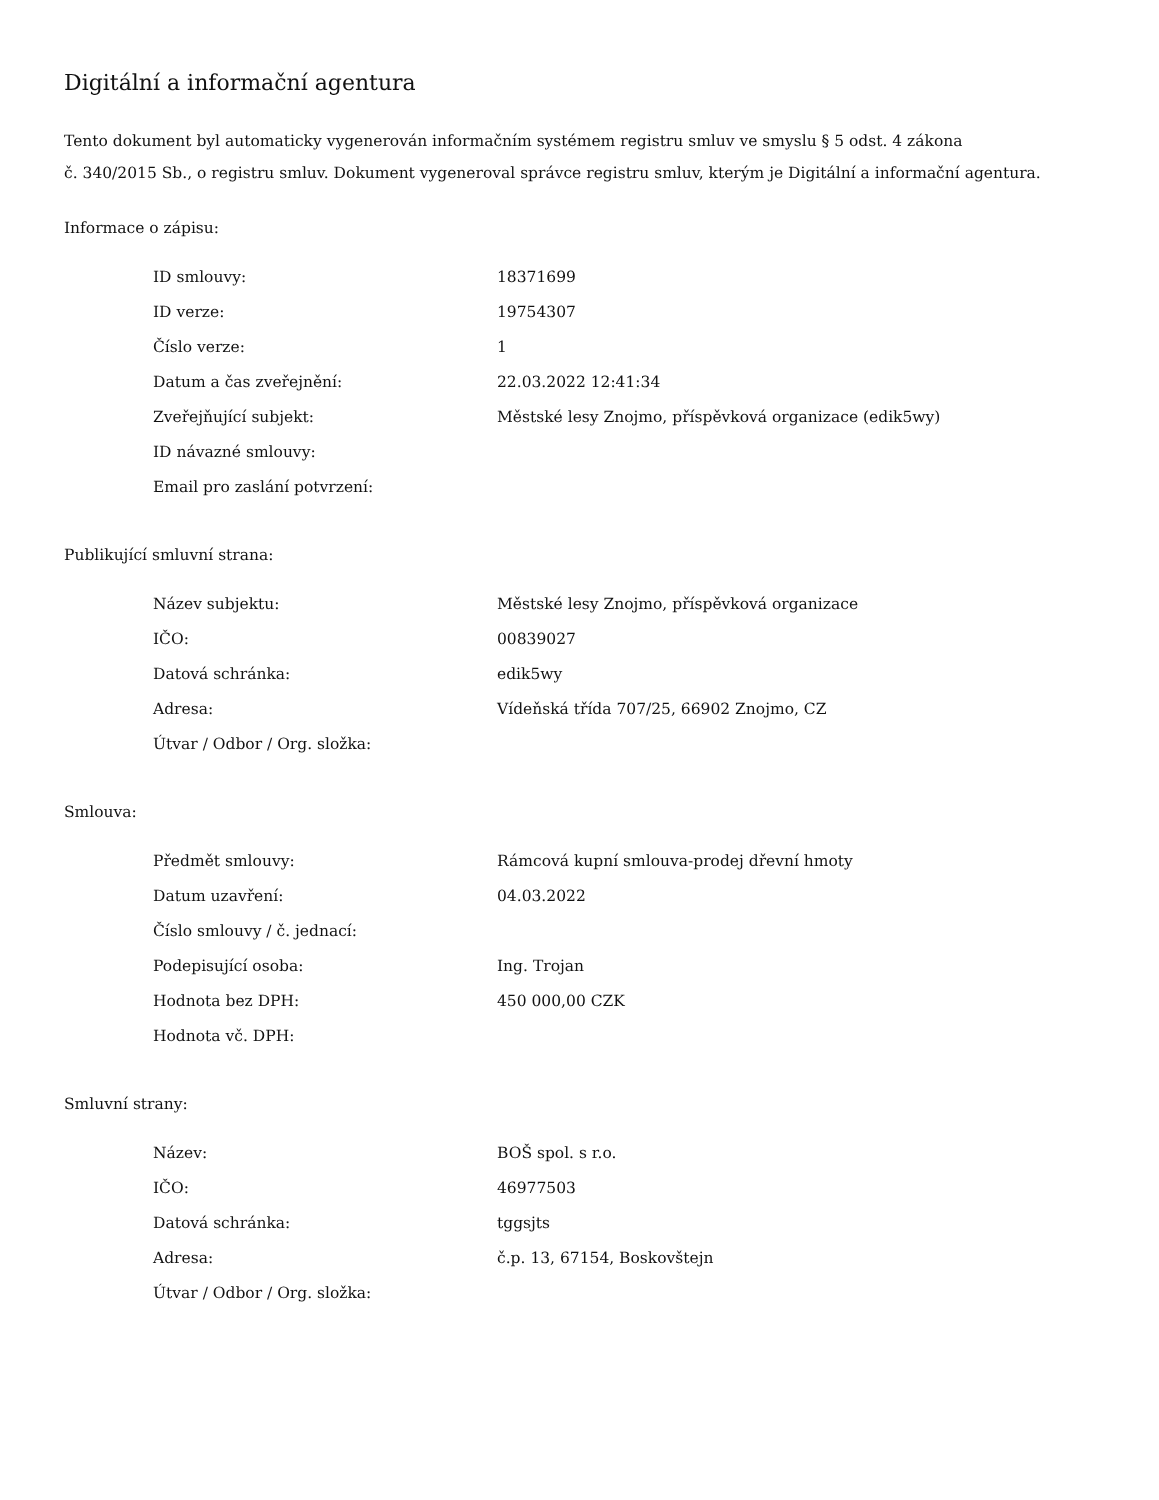Digitální a informační agentura
Tento dokument byl automaticky vygenerován informačním systémem registru smluv ve smyslu § 5 odst. 4 zákona
č. 340/2015 Sb., o registru smluv. Dokument vygeneroval správce registru smluv, kterým je Digitální a informační agentura.
Informace o zápisu:
| ID smlouvy: | 18371699 |
| ID verze: | 19754307 |
| Číslo verze: | 1 |
| Datum a čas zveřejnění: | 22.03.2022 12:41:34 |
| Zveřejňující subjekt: | Městské lesy Znojmo, příspěvková organizace (edik5wy) |
| ID návazné smlouvy: | |
| Email pro zaslání potvrzení: | |
Publikující smluvní strana:
| Název subjektu: | Městské lesy Znojmo, příspěvková organizace |
| IČO: | 00839027 |
| Datová schránka: | edik5wy |
| Adresa: | Vídeňská třída 707/25, 66902 Znojmo, CZ |
| Útvar / Odbor / Org. složka: | |
Smlouva:
| Předmět smlouvy: | Rámcová kupní smlouva-prodej dřevní hmoty |
| Datum uzavření: | 04.03.2022 |
| Číslo smlouvy / č. jednací: | |
| Podepisující osoba: | Ing. Trojan |
| Hodnota bez DPH: | 450 000,00 CZK |
| Hodnota vč. DPH: | |
Smluvní strany:
| Název: | BOŠ spol. s r.o. |
| IČO: | 46977503 |
| Datová schránka: | tggsjts |
| Adresa: | č.p. 13, 67154, Boskovštejn |
| Útvar / Odbor / Org. složka: | |